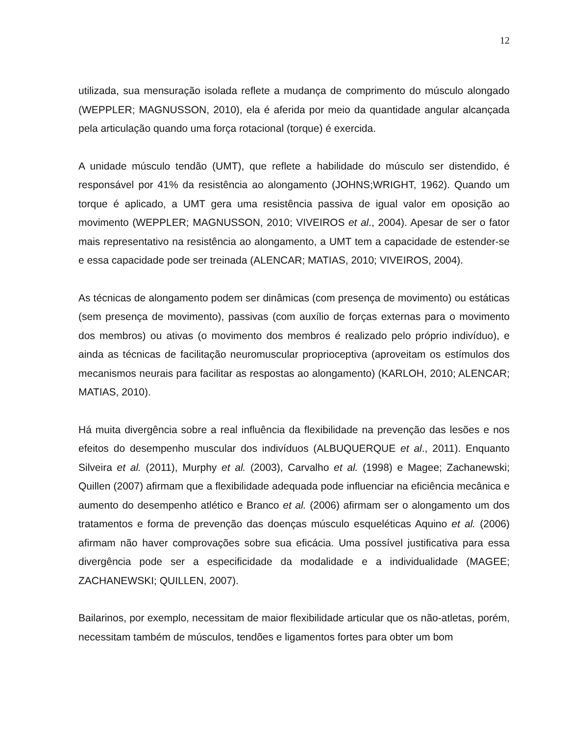12
utilizada, sua mensuração isolada reflete a mudança de comprimento do músculo alongado (WEPPLER; MAGNUSSON, 2010), ela é aferida por meio da quantidade angular alcançada pela articulação quando uma força rotacional (torque) é exercida.
A unidade músculo tendão (UMT), que reflete a habilidade do músculo ser distendido, é responsável por 41% da resistência ao alongamento (JOHNS;WRIGHT, 1962). Quando um torque é aplicado, a UMT gera uma resistência passiva de igual valor em oposição ao movimento (WEPPLER; MAGNUSSON, 2010; VIVEIROS et al., 2004). Apesar de ser o fator mais representativo na resistência ao alongamento, a UMT tem a capacidade de estender-se e essa capacidade pode ser treinada (ALENCAR; MATIAS, 2010; VIVEIROS, 2004).
As técnicas de alongamento podem ser dinâmicas (com presença de movimento) ou estáticas (sem presença de movimento), passivas (com auxílio de forças externas para o movimento dos membros) ou ativas (o movimento dos membros é realizado pelo próprio indivíduo), e ainda as técnicas de facilitação neuromuscular proprioceptiva (aproveitam os estímulos dos mecanismos neurais para facilitar as respostas ao alongamento) (KARLOH, 2010; ALENCAR; MATIAS, 2010).
Há muita divergência sobre a real influência da flexibilidade na prevenção das lesões e nos efeitos do desempenho muscular dos indivíduos (ALBUQUERQUE et al., 2011). Enquanto Silveira et al. (2011), Murphy et al. (2003), Carvalho et al. (1998) e Magee; Zachanewski; Quillen (2007) afirmam que a flexibilidade adequada pode influenciar na eficiência mecânica e aumento do desempenho atlético e Branco et al. (2006) afirmam ser o alongamento um dos tratamentos e forma de prevenção das doenças músculo esqueléticas Aquino et al. (2006) afirmam não haver comprovações sobre sua eficácia. Uma possível justificativa para essa divergência pode ser a especificidade da modalidade e a individualidade (MAGEE; ZACHANEWSKI; QUILLEN, 2007).
Bailarinos, por exemplo, necessitam de maior flexibilidade articular que os não-atletas, porém, necessitam também de músculos, tendões e ligamentos fortes para obter um bom